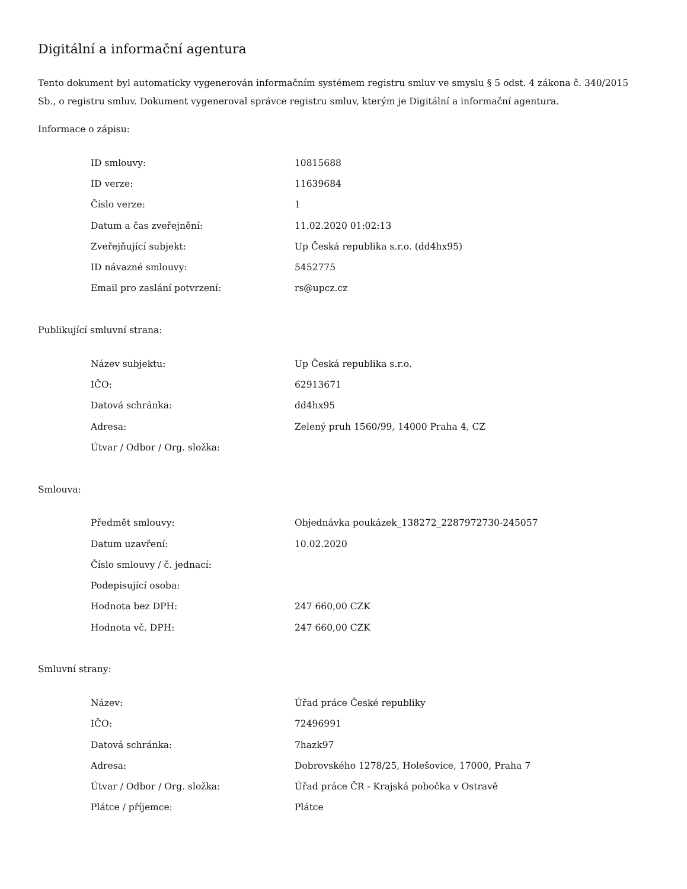Digitální a informační agentura
Tento dokument byl automaticky vygenerován informačním systémem registru smluv ve smyslu § 5 odst. 4 zákona č. 340/2015 Sb., o registru smluv. Dokument vygeneroval správce registru smluv, kterým je Digitální a informační agentura.
Informace o zápisu:
| ID smlouvy: | 10815688 |
| ID verze: | 11639684 |
| Číslo verze: | 1 |
| Datum a čas zveřejnění: | 11.02.2020 01:02:13 |
| Zveřejňující subjekt: | Up Česká republika s.r.o. (dd4hx95) |
| ID návazné smlouvy: | 5452775 |
| Email pro zaslání potvrzení: | rs@upcz.cz |
Publikující smluvní strana:
| Název subjektu: | Up Česká republika s.r.o. |
| IČO: | 62913671 |
| Datová schránka: | dd4hx95 |
| Adresa: | Zelený pruh 1560/99, 14000 Praha 4, CZ |
| Útvar / Odbor / Org. složka: | |
Smlouva:
| Předmět smlouvy: | Objednávka poukázek_138272_2287972730-245057 |
| Datum uzavření: | 10.02.2020 |
| Číslo smlouvy / č. jednací: | |
| Podepisující osoba: | |
| Hodnota bez DPH: | 247 660,00 CZK |
| Hodnota vč. DPH: | 247 660,00 CZK |
Smluvní strany:
| Název: | Úřad práce České republiky |
| IČO: | 72496991 |
| Datová schránka: | 7hazk97 |
| Adresa: | Dobrovského 1278/25, Holešovice, 17000, Praha 7 |
| Útvar / Odbor / Org. složka: | Úřad práce ČR - Krajská pobočka v Ostravě |
| Plátce / příjemce: | Plátce |